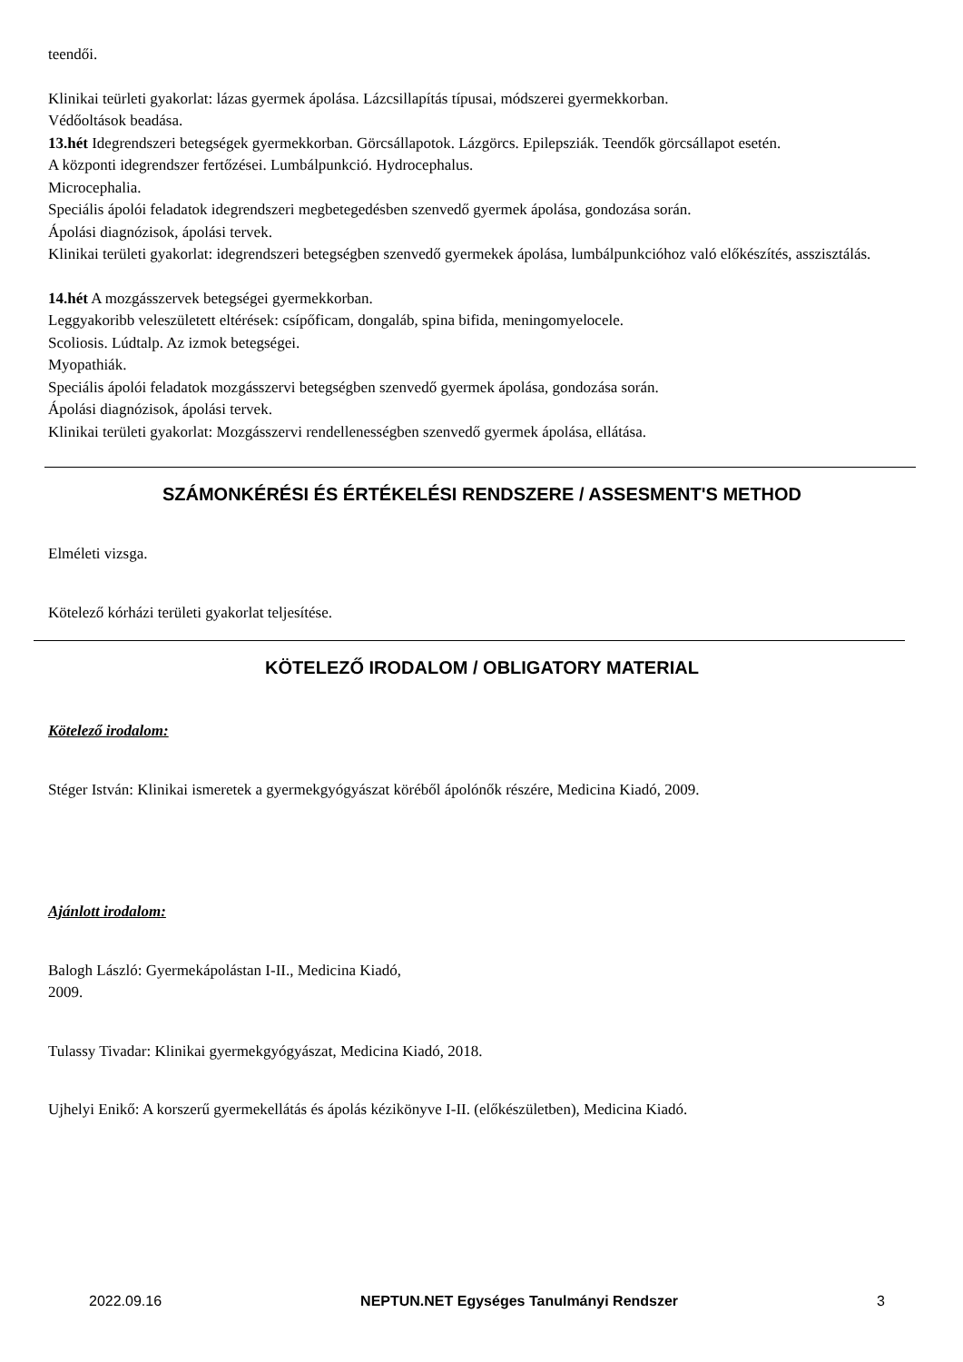teendői.
Klinikai teürleti gyakorlat: lázas gyermek ápolása. Lázcsillapítás típusai, módszerei gyermekkorban.
Védőoltások beadása.
13.hét Idegrendszeri betegségek gyermekkorban. Görcsállapotok. Lázgörcs. Epilepsziák. Teendők görcsállapot esetén.
A központi idegrendszer fertőzései. Lumbálpunkció. Hydrocephalus.
Microcephalia.
Speciális ápolói feladatok idegrendszeri megbetegedésben szenvedő gyermek ápolása, gondozása során.
Ápolási diagnózisok, ápolási tervek.
Klinikai területi gyakorlat: idegrendszeri betegségben szenvedő gyermekek ápolása, lumbálpunkcióhoz való előkészítés, asszisztálás.
14.hét A mozgásszervek betegségei gyermekkorban.
Leggyakoribb veleszületett eltérések: csípőficam, dongaláb, spina bifida, meningomyelocele.
Scoliosis. Lúdtalp. Az izmok betegségei.
Myopathiák.
Speciális ápolói feladatok mozgásszervi betegségben szenvedő gyermek ápolása, gondozása során.
Ápolási diagnózisok, ápolási tervek.
Klinikai területi gyakorlat: Mozgásszervi rendellenességben szenvedő gyermek ápolása, ellátása.
SZÁMONKÉRÉSI ÉS ÉRTÉKELÉSI RENDSZERE / ASSESMENT'S METHOD
Elméleti vizsga.
Kötelező kórházi területi gyakorlat teljesítése.
KÖTELEZŐ IRODALOM / OBLIGATORY MATERIAL
Kötelező irodalom:
Stéger István: Klinikai ismeretek a gyermekgyógyászat köréből ápolónők részére, Medicina Kiadó, 2009.
Ajánlott irodalom:
Balogh László: Gyermekápolástan I-II., Medicina Kiadó,
2009.
Tulassy Tivadar: Klinikai gyermekgyógyászat, Medicina Kiadó, 2018.
Ujhelyi Enikő: A korszerű gyermekellátás és ápolás kézikönyve I-II. (előkészületben), Medicina Kiadó.
2022.09.16 NEPTUN.NET Egységes Tanulmányi Rendszer 3